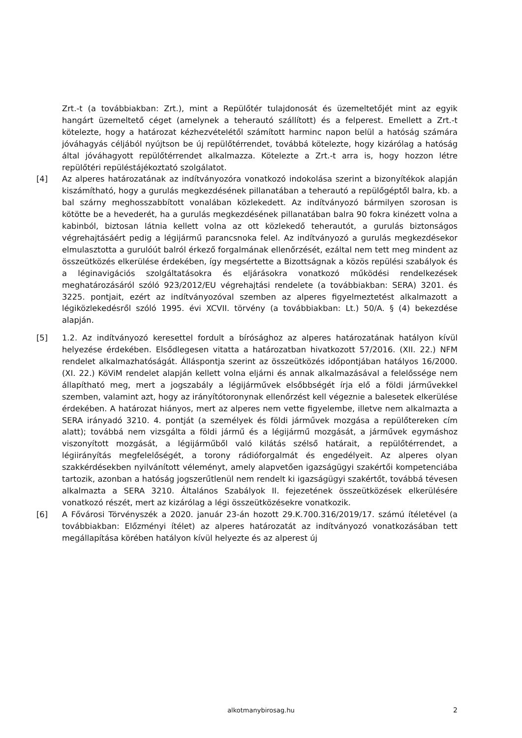Zrt.-t (a továbbiakban: Zrt.), mint a Repülőtér tulajdonosát és üzemeltetőjét mint az egyik hangárt üzemeltető céget (amelynek a teherautó szállított) és a felperest. Emellett a Zrt.-t kötelezte, hogy a határozat kézhezvételétől számított harminc napon belül a hatóság számára jóváhagyás céljából nyújtson be új repülőtérrendet, továbbá kötelezte, hogy kizárólag a hatóság által jóváhagyott repülőtérrendet alkalmazza. Kötelezte a Zrt.-t arra is, hogy hozzon létre repülőtéri repüléstájékoztató szolgálatot.
[4] Az alperes határozatának az indítványozóra vonatkozó indokolása szerint a bizonyítékok alapján kiszámítható, hogy a gurulás megkezdésének pillanatában a teherautó a repülőgéptől balra, kb. a bal szárny meghosszabbított vonalában közlekedett. Az indítványozó bármilyen szorosan is kötötte be a hevederét, ha a gurulás megkezdésének pillanatában balra 90 fokra kinézett volna a kabinból, biztosan látnia kellett volna az ott közlekedő teherautót, a gurulás biztonságos végrehajtásáért pedig a légijármű parancsnoka felel. Az indítványozó a gurulás megkezdésekor elmulasztotta a gurulóút balról érkező forgalmának ellenőrzését, ezáltal nem tett meg mindent az összeütközés elkerülése érdekében, így megsértette a Bizottságnak a közös repülési szabályok és a léginavigációs szolgáltatásokra és eljárásokra vonatkozó működési rendelkezések meghatározásáról szóló 923/2012/EU végrehajtási rendelete (a továbbiakban: SERA) 3201. és 3225. pontjait, ezért az indítványozóval szemben az alperes figyelmeztetést alkalmazott a légiközlekedésről szóló 1995. évi XCVII. törvény (a továbbiakban: Lt.) 50/A. § (4) bekezdése alapján.
[5] 1.2. Az indítványozó keresettel fordult a bírósághoz az alperes határozatának hatályon kívül helyezése érdekében. Elsődlegesen vitatta a határozatban hivatkozott 57/2016. (XII. 22.) NFM rendelet alkalmazhatóságát. Álláspontja szerint az összeütközés időpontjában hatályos 16/2000. (XI. 22.) KöViM rendelet alapján kellett volna eljárni és annak alkalmazásával a felelőssége nem állapítható meg, mert a jogszabály a légijárművek elsőbbségét írja elő a földi járművekkel szemben, valamint azt, hogy az irányítótoronynak ellenőrzést kell végeznie a balesetek elkerülése érdekében. A határozat hiányos, mert az alperes nem vette figyelembe, illetve nem alkalmazta a SERA irányadó 3210. 4. pontját (a személyek és földi járművek mozgása a repülőtereken cím alatt); továbbá nem vizsgálta a földi jármű és a légijármű mozgását, a járművek egymáshoz viszonyított mozgását, a légijárműből való kilátás szélső határait, a repülőtérrendet, a légiirányítás megfelelőségét, a torony rádióforgalmát és engedélyeit. Az alperes olyan szakkérdésekben nyilvánított véleményt, amely alapvetően igazságügyi szakértői kompetenciába tartozik, azonban a hatóság jogszerűtlenül nem rendelt ki igazságügyi szakértőt, továbbá tévesen alkalmazta a SERA 3210. Általános Szabályok II. fejezetének összeütközések elkerülésére vonatkozó részét, mert az kizárólag a légi összeütközésekre vonatkozik.
[6] A Fővárosi Törvényszék a 2020. január 23-án hozott 29.K.700.316/2019/17. számú ítéletével (a továbbiakban: Előzményi ítélet) az alperes határozatát az indítványozó vonatkozásában tett megállapítása körében hatályon kívül helyezte és az alperest új
alkotmanybirosag.hu
2